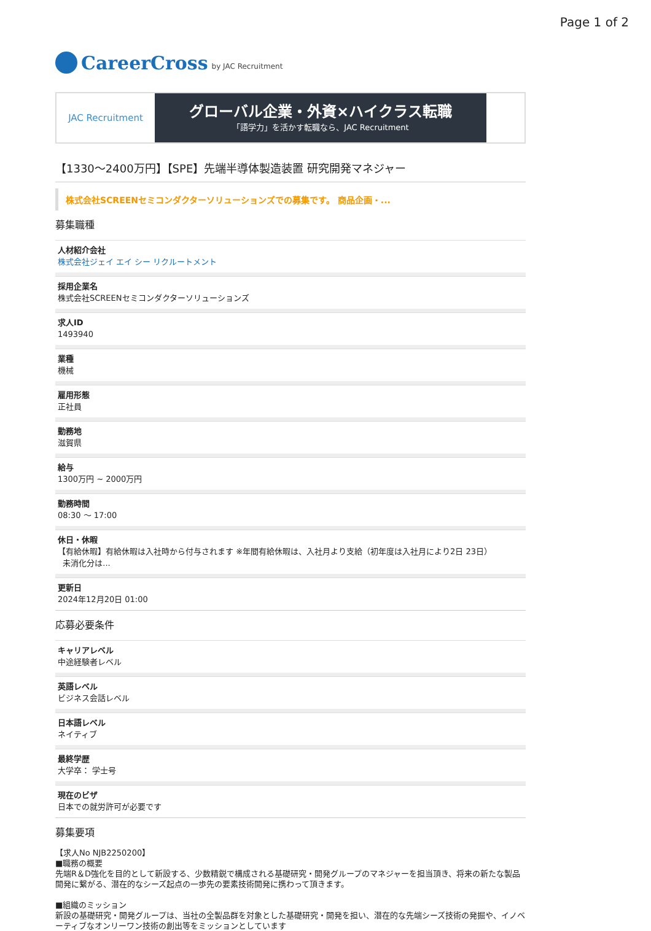Page 1 of 2
CareerCross by JAC Recruitment
JAC Recruitment
グローバル企業・外資×ハイクラス転職
「語学力」を活かす転職なら、JAC Recruitment
【1330～2400万円】【SPE】先端半導体製造装置 研究開発マネジャー
株式会社SCREENセミコンダクターソリューションズでの募集です。 商品企画・...
募集職種
人材紹介会社
株式会社ジェイ エイ シー リクルートメント
採用企業名
株式会社SCREENセミコンダクターソリューションズ
求人ID
1493940
業種
機械
雇用形態
正社員
勤務地
滋賀県
給与
1300万円 ~ 2000万円
勤務時間
08:30 ～ 17:00
休日・休暇
【有給休暇】有給休暇は入社時から付与されます ※年間有給休暇は、入社月より支給（初年度は入社月により2日 23日）
未消化分は...
更新日
2024年12月20日 01:00
応募必要条件
キャリアレベル
中途経験者レベル
英語レベル
ビジネス会話レベル
日本語レベル
ネイティブ
最終学歴
大学卒： 学士号
現在のビザ
日本での就労許可が必要です
募集要項
【求人No NJB2250200】
■職務の概要
先端R＆D強化を目的として新設する、少数精鋭で構成される基礎研究・開発グループのマネジャーを担当頂き、将来の新たな製品開発に繋がる、潜在的なシーズ起点の一歩先の要素技術開発に携わって頂きます。
■組織のミッション
新設の基礎研究・開発グループは、当社の全製品群を対象とした基礎研究・開発を担い、潜在的な先端シーズ技術の発掘や、イノベーティブなオンリーワン技術の創出等をミッションとしています